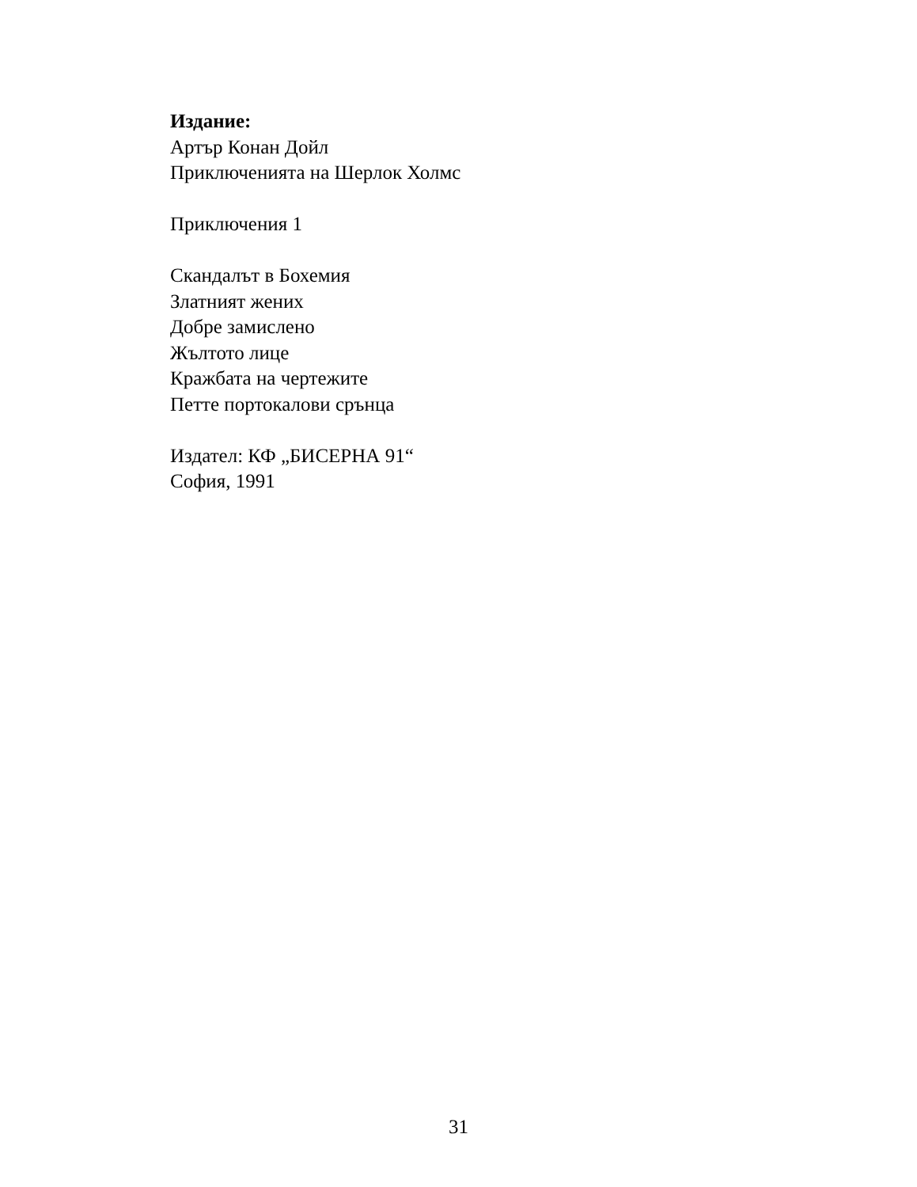Издание:
Артър Конан Дойл
Приключенията на Шерлок Холмс
Приключения 1
Скандалът в Бохемия
Златният жених
Добре замислено
Жълтото лице
Кражбата на чертежите
Петте портокалови срънца
Издател: КФ „БИСЕРНА 91“
София, 1991
31